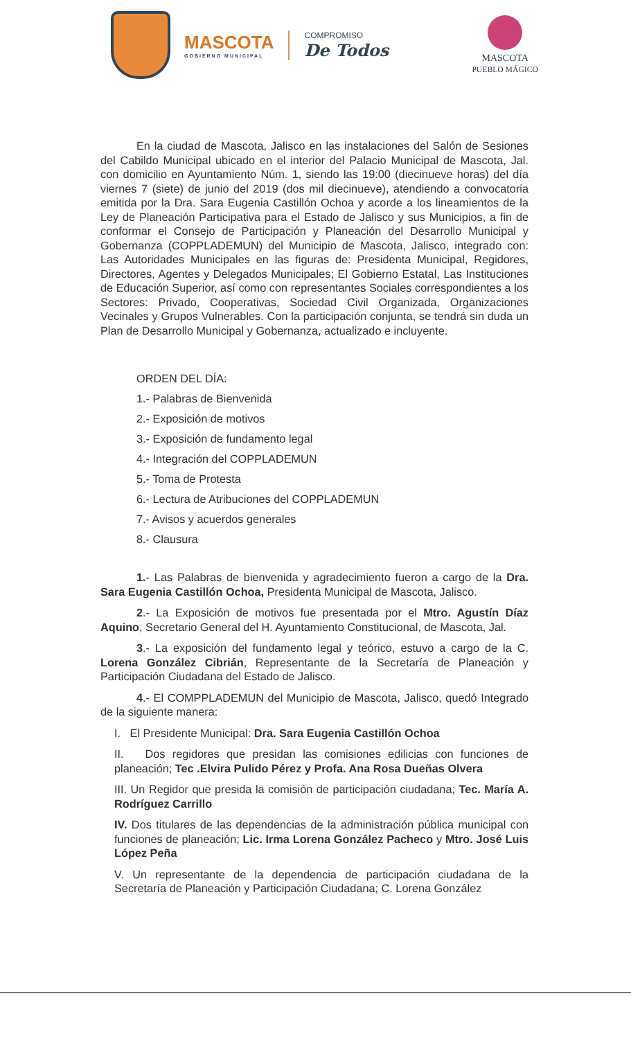MASCOTA
GOBIERNO MUNICIPAL
COMPROMISO
De Todos
MASCOTA
PUEBLO MÁGICO
En la ciudad de Mascota, Jalisco en las instalaciones del Salón de Sesiones del Cabildo Municipal ubicado en el interior del Palacio Municipal de Mascota, Jal. con domicilio en Ayuntamiento Núm. 1, siendo las 19:00 (diecinueve horas) del día viernes 7 (siete) de junio del 2019 (dos mil diecinueve), atendiendo a convocatoria emitida por la Dra. Sara Eugenia Castillón Ochoa y acorde a los lineamientos de la Ley de Planeación Participativa para el Estado de Jalisco y sus Municipios, a fin de conformar el Consejo de Participación y Planeación del Desarrollo Municipal y Gobernanza (COPPLADEMUN) del Municipio de Mascota, Jalisco, integrado con: Las Autoridades Municipales en las figuras de: Presidenta Municipal, Regidores, Directores, Agentes y Delegados Municipales; El Gobierno Estatal, Las Instituciones de Educación Superior, así como con representantes Sociales correspondientes a los Sectores: Privado, Cooperativas, Sociedad Civil Organizada, Organizaciones Vecinales y Grupos Vulnerables. Con la participación conjunta, se tendrá sin duda un Plan de Desarrollo Municipal y Gobernanza, actualizado e incluyente.
ORDEN DEL DÍA:
1.- Palabras de Bienvenida
2.- Exposición de motivos
3.- Exposición de fundamento legal
4.- Integración del COPPLADEMUN
5.- Toma de Protesta
6.- Lectura de Atribuciones del COPPLADEMUN
7.- Avisos y acuerdos generales
8.- Clausura
1.- Las Palabras de bienvenida y agradecimiento fueron a cargo de la Dra. Sara Eugenia Castillón Ochoa, Presidenta Municipal de Mascota, Jalisco.
2.- La Exposición de motivos fue presentada por el Mtro. Agustín Díaz Aquino, Secretario General del H. Ayuntamiento Constitucional, de Mascota, Jal.
3.- La exposición del fundamento legal y teórico, estuvo a cargo de la C. Lorena González Cibrián, Representante de la Secretaría de Planeación y Participación Ciudadana del Estado de Jalisco.
4.- El COMPPLADEMUN del Municipio de Mascota, Jalisco, quedó Integrado de la siguiente manera:
I. El Presidente Municipal: Dra. Sara Eugenia Castillón Ochoa
II. Dos regidores que presidan las comisiones edilicias con funciones de planeación; Tec .Elvira Pulido Pérez y Profa. Ana Rosa Dueñas Olvera
III. Un Regidor que presida la comisión de participación ciudadana; Tec. María A. Rodríguez Carrillo
IV. Dos titulares de las dependencias de la administración pública municipal con funciones de planeación; Lic. Irma Lorena González Pacheco y Mtro. José Luis López Peña
V. Un representante de la dependencia de participación ciudadana de la Secretaría de Planeación y Participación Ciudadana; C. Lorena González